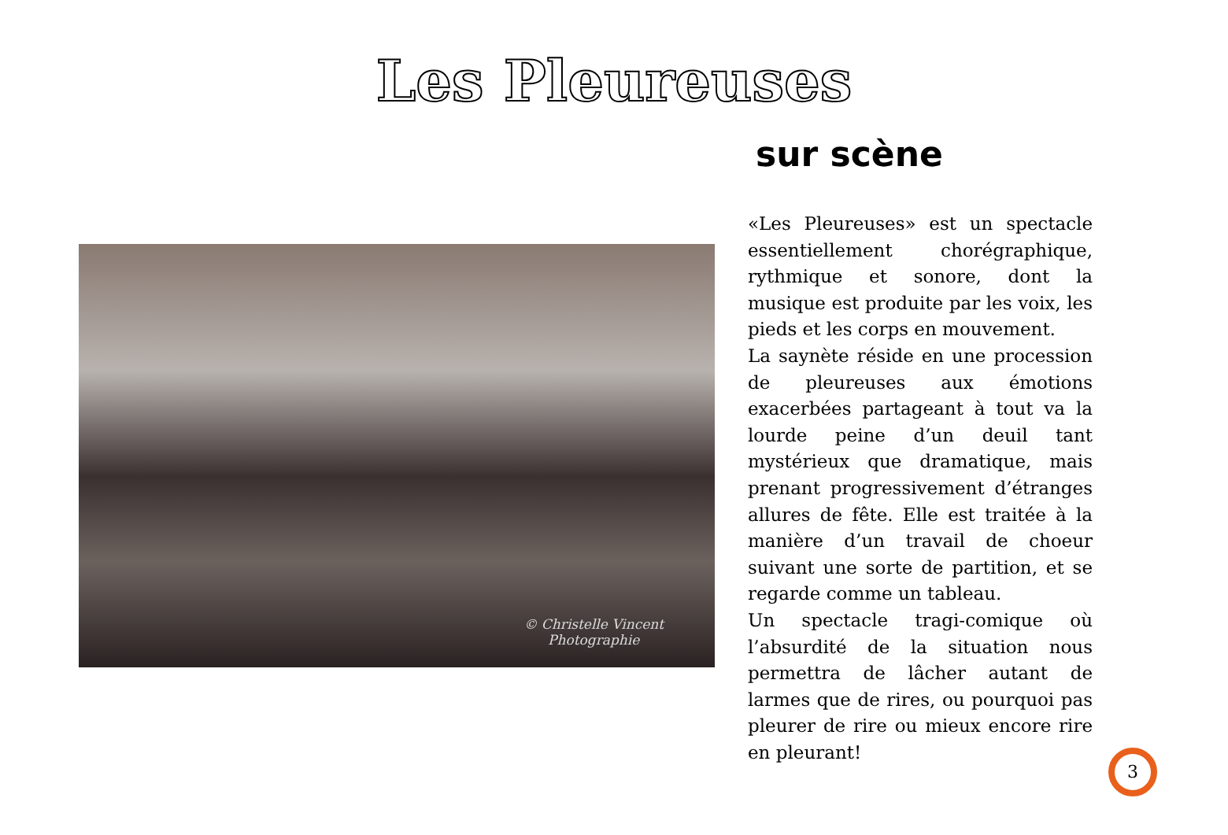Les Pleureuses
sur scène
© Christelle Vincent
Photographie
«Les Pleureuses» est un spectacle essentiellement chorégraphique, rythmique et sonore, dont la musique est produite par les voix, les pieds et les corps en mouvement.
La saynète réside en une procession de pleureuses aux émotions exacerbées partageant à tout va la lourde peine d’un deuil tant mystérieux que dramatique, mais prenant progressivement d’étranges allures de fête. Elle est traitée à la manière d’un travail de choeur suivant une sorte de partition, et se regarde comme un tableau.
Un spectacle tragi-comique où l’absurdité de la situation nous permettra de lâcher autant de larmes que de rires, ou pourquoi pas pleurer de rire ou mieux encore rire en pleurant!
3